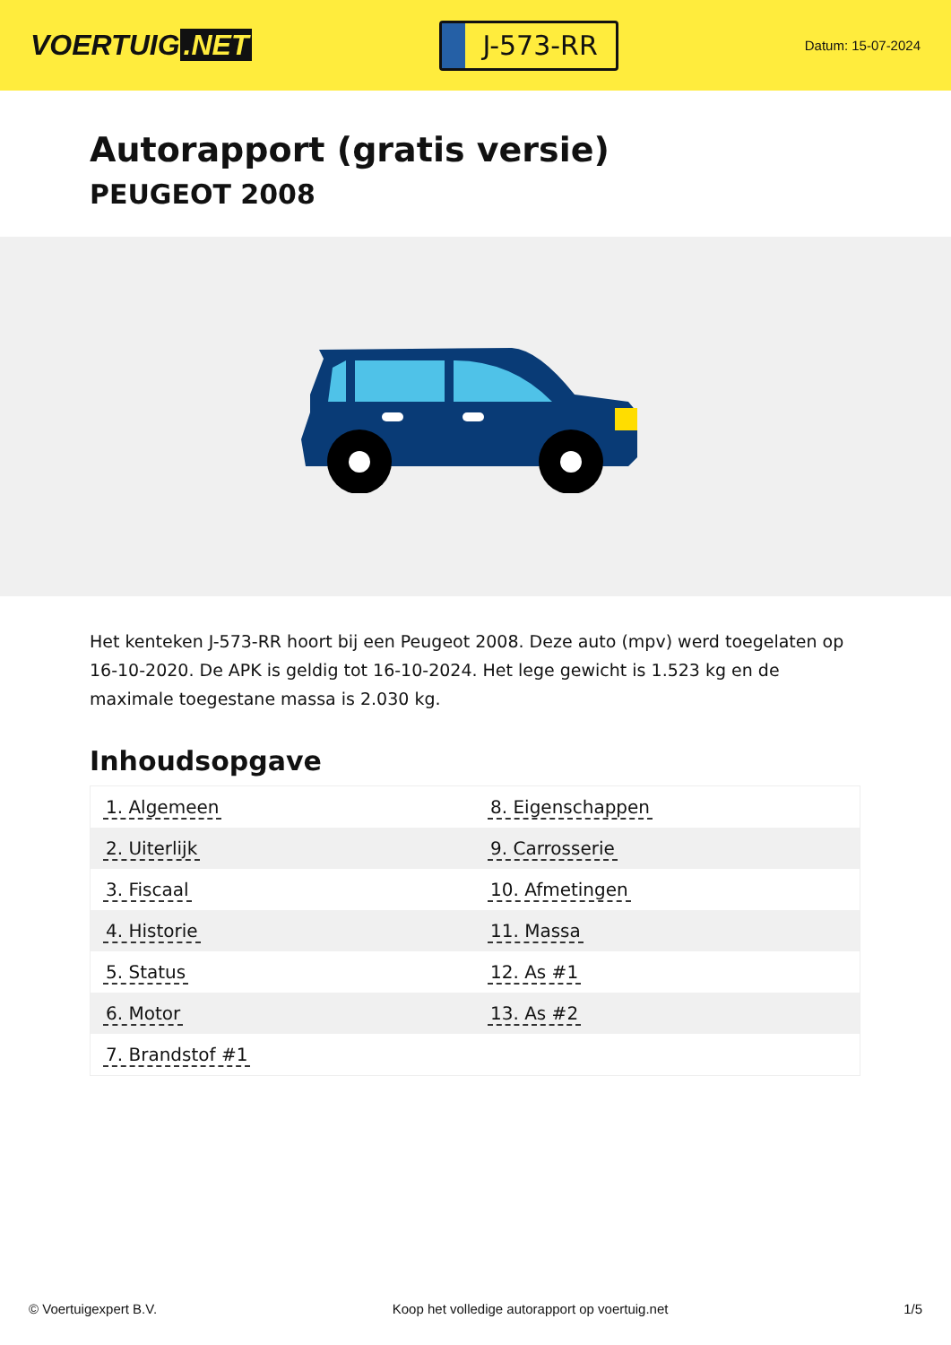VOERTUIG.NET
J-573-RR
Datum: 15-07-2024
Autorapport (gratis versie)
PEUGEOT 2008
Het kenteken J-573-RR hoort bij een Peugeot 2008. Deze auto (mpv) werd toegelaten op 16-10-2020. De APK is geldig tot 16-10-2024. Het lege gewicht is 1.523 kg en de maximale toegestane massa is 2.030 kg.
Inhoudsopgave
| 1. Algemeen | 8. Eigenschappen |
| 2. Uiterlijk | 9. Carrosserie |
| 3. Fiscaal | 10. Afmetingen |
| 4. Historie | 11. Massa |
| 5. Status | 12. As #1 |
| 6. Motor | 13. As #2 |
| 7. Brandstof #1 | |
© Voertuigexpert B.V. Koop het volledige autorapport op voertuig.net 1/5